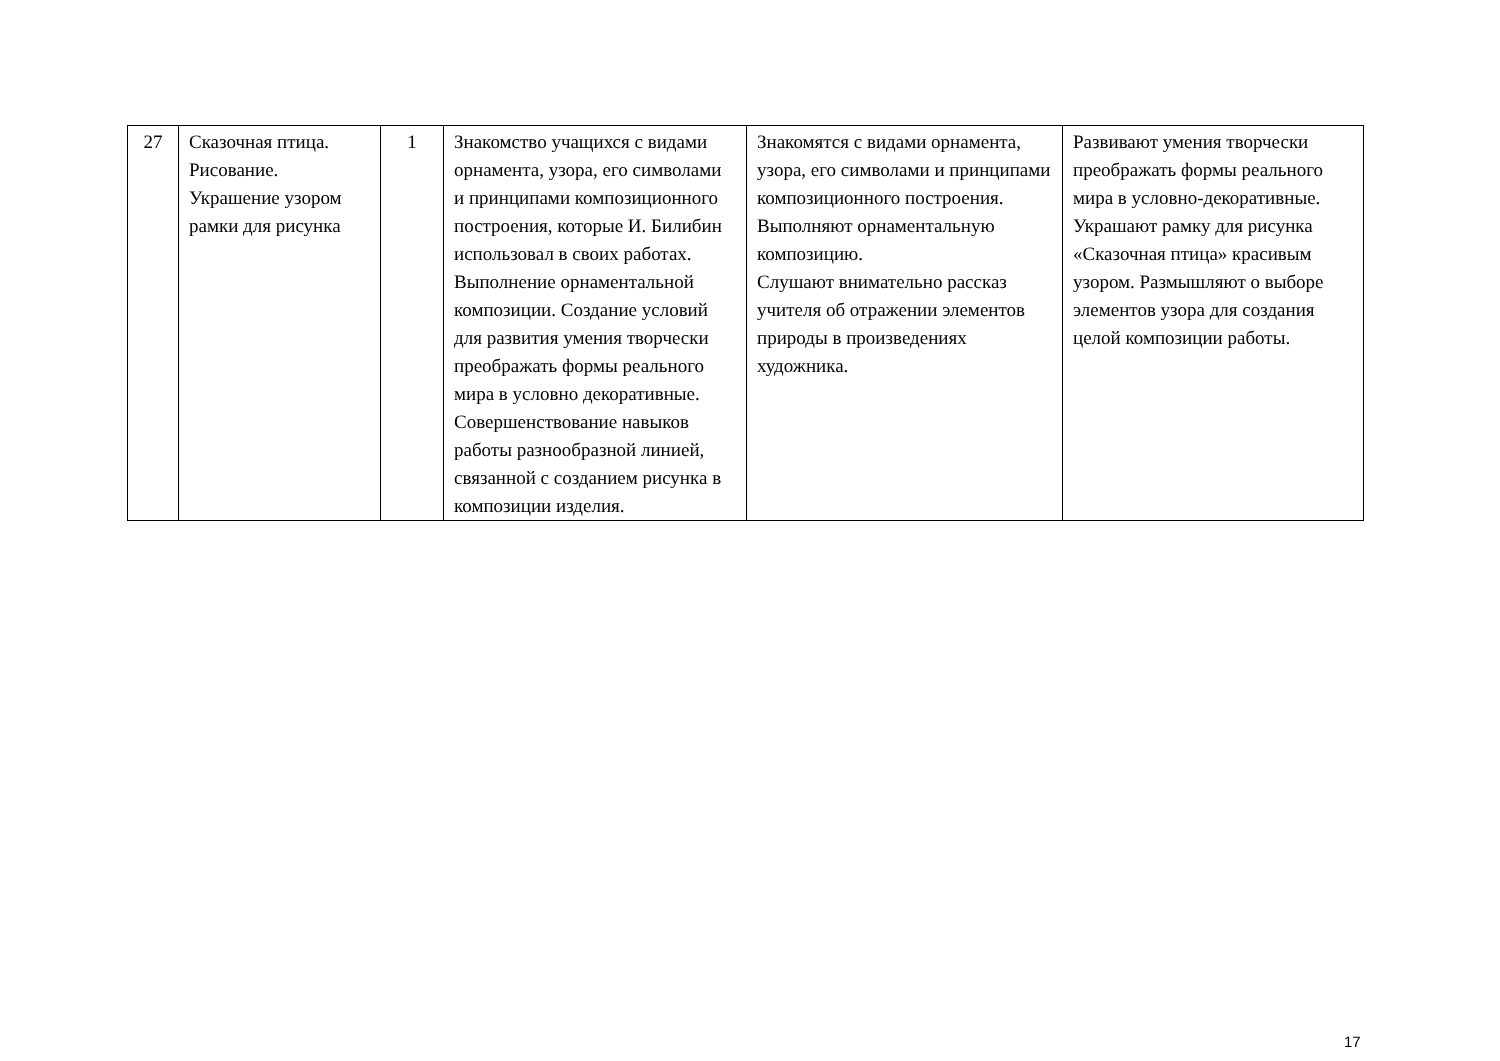| 27 | Сказочная птица. Рисование. Украшение узором рамки для рисунка | 1 | Знакомство учащихся с видами орнамента, узора, его символами и принципами композиционного построения, которые И. Билибин использовал в своих работах. Выполнение орнаментальной композиции. Создание условий для развития умения творчески преображать формы реального мира в условно декоративные. Совершенствование навыков работы разнообразной линией, связанной с созданием рисунка в композиции изделия. | Знакомятся с видами орнамента, узора, его символами и принципами композиционного построения. Выполняют орнаментальную композицию. Слушают внимательно рассказ учителя об отражении элементов природы в произведениях художника. | Развивают умения творчески преображать формы реального мира в условно-декоративные. Украшают рамку для рисунка «Сказочная птица» красивым узором. Размышляют о выборе элементов узора для создания целой композиции работы. |
17